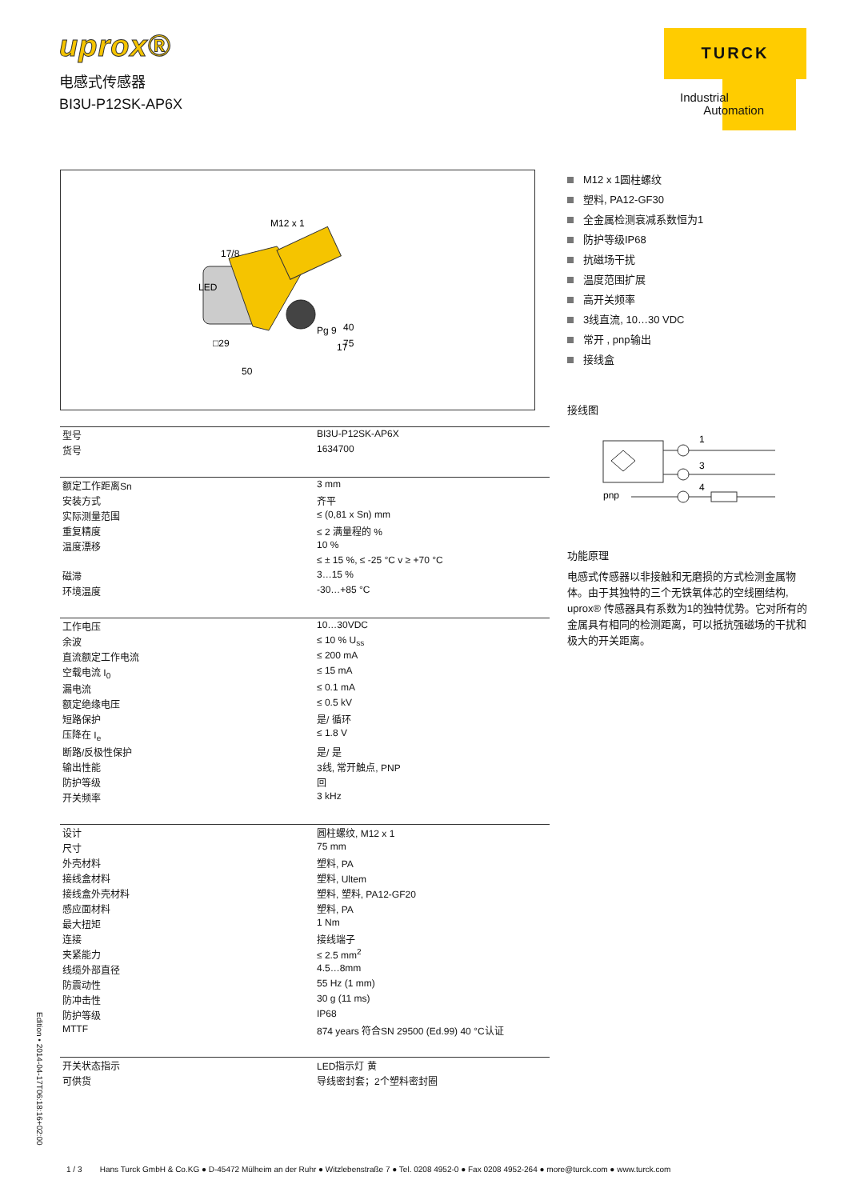uprox®
电感式传感器
BI3U-P12SK-AP6X
TURCK
Industrial
Automation
M12 x 1
17/8
LED
40
75
Pg 9
.
.
□29
17
50
| 型号 | BI3U-P12SK-AP6X |
| 货号 | 1634700 |
| 额定工作距离Sn | 3 mm |
| 安装方式 | 齐平 |
| 实际测量范围 | ≤ (0,81 x Sn) mm |
| 重复精度 | ≤ 2 满量程的 % |
| 温度漂移 | 10 % |
| | ≤ ± 15 %, ≤ -25 °C v ≥ +70 °C |
| 磁滞 | 3…15 % |
| 环境温度 | -30…+85 °C |
| 工作电压 | 10…30VDC |
| 余波 | ≤ 10 % U<sub>ss</sub> |
| 直流额定工作电流 | ≤ 200 mA |
| 空载电流 I<sub>0</sub> | ≤ 15 mA |
| 漏电流 | ≤ 0.1 mA |
| 额定绝缘电压 | ≤ 0.5 kV |
| 短路保护 | 是/ 循环 |
| 压降在 I<sub>e</sub> | ≤ 1.8 V |
| 断路/反极性保护 | 是/ 是 |
| 输出性能 | 3线, 常开触点, PNP |
| 防护等级 | 回 |
| 开关频率 | 3 kHz |
| 设计 | 圆柱螺纹, M12 x 1 |
| 尺寸 | 75 mm |
| 外壳材料 | 塑料, PA |
| 接线盒材料 | 塑料, Ultem |
| 接线盒外壳材料 | 塑料, 塑料, PA12-GF20 |
| 感应面材料 | 塑料, PA |
| 最大扭矩 | 1 Nm |
| 连接 | 接线端子 |
| 夹紧能力 | ≤ 2.5 mm<sup>2</sup> |
| 线缆外部直径 | 4.5…8mm |
| 防震动性 | 55 Hz (1 mm) |
| 防冲击性 | 30 g (11 ms) |
| 防护等级 | IP68 |
| MTTF | 874 years 符合SN 29500 (Ed.99) 40 °C认证 |
| 开关状态指示 | LED指示灯 黄 |
| 可供货 | 导线密封套；2个塑料密封圈 |
M12 x 1圆柱螺纹
塑料, PA12-GF30
全金属检测衰减系数恒为1
防护等级IP68
抗磁场干扰
温度范围扩展
高开关频率
3线直流, 10…30 VDC
常开 , pnp输出
接线盒
接线图
1
3
4
+
–
pnp
功能原理
电感式传感器以非接触和无磨损的方式检测金属物体。由于其独特的三个无铁氧体芯的空线圈结构, uprox® 传感器具有系数为1的独特优势。它对所有的金属具有相同的检测距离，可以抵抗强磁场的干扰和极大的开关距离。
Edition • 2014-04-17T06:18:16+02:00
1 / 3 Hans Turck GmbH & Co.KG ● D-45472 Mülheim an der Ruhr ● Witzlebenstraße 7 ● Tel. 0208 4952-0 ● Fax 0208 4952-264 ● more@turck.com ● www.turck.com